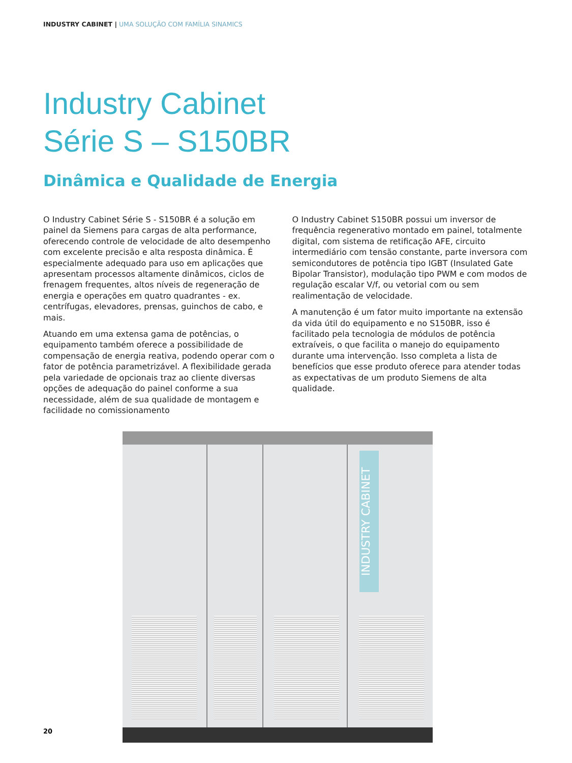INDUSTRY CABINET | UMA SOLUÇÃO COM FAMÍLIA SINAMICS
Industry Cabinet
Série S – S150BR
Dinâmica e Qualidade de Energia
O Industry Cabinet Série S - S150BR é a solução em painel da Siemens para cargas de alta performance, oferecendo controle de velocidade de alto desempenho com excelente precisão e alta resposta dinâmica. É especialmente adequado para uso em aplicações que apresentam processos altamente dinâmicos, ciclos de frenagem frequentes, altos níveis de regeneração de energia e operações em quatro quadrantes - ex. centrífugas, elevadores, prensas, guinchos de cabo, e mais.
Atuando em uma extensa gama de potências, o equipamento também oferece a possibilidade de compensação de energia reativa, podendo operar com o fator de potência parametrizável. A flexibilidade gerada pela variedade de opcionais traz ao cliente diversas opções de adequação do painel conforme a sua necessidade, além de sua qualidade de montagem e facilidade no comissionamento
O Industry Cabinet S150BR possui um inversor de frequência regenerativo montado em painel, totalmente digital, com sistema de retificação AFE, circuito intermediário com tensão constante, parte inversora com semicondutores de potência tipo IGBT (Insulated Gate Bipolar Transistor), modulação tipo PWM e com modos de regulação escalar V/f, ou vetorial com ou sem realimentação de velocidade.
A manutenção é um fator muito importante na extensão da vida útil do equipamento e no S150BR, isso é facilitado pela tecnologia de módulos de potência extraíveis, o que facilita o manejo do equipamento durante uma intervenção. Isso completa a lista de benefícios que esse produto oferece para atender todas as expectativas de um produto Siemens de alta qualidade.
INDUSTRY CABINET
20